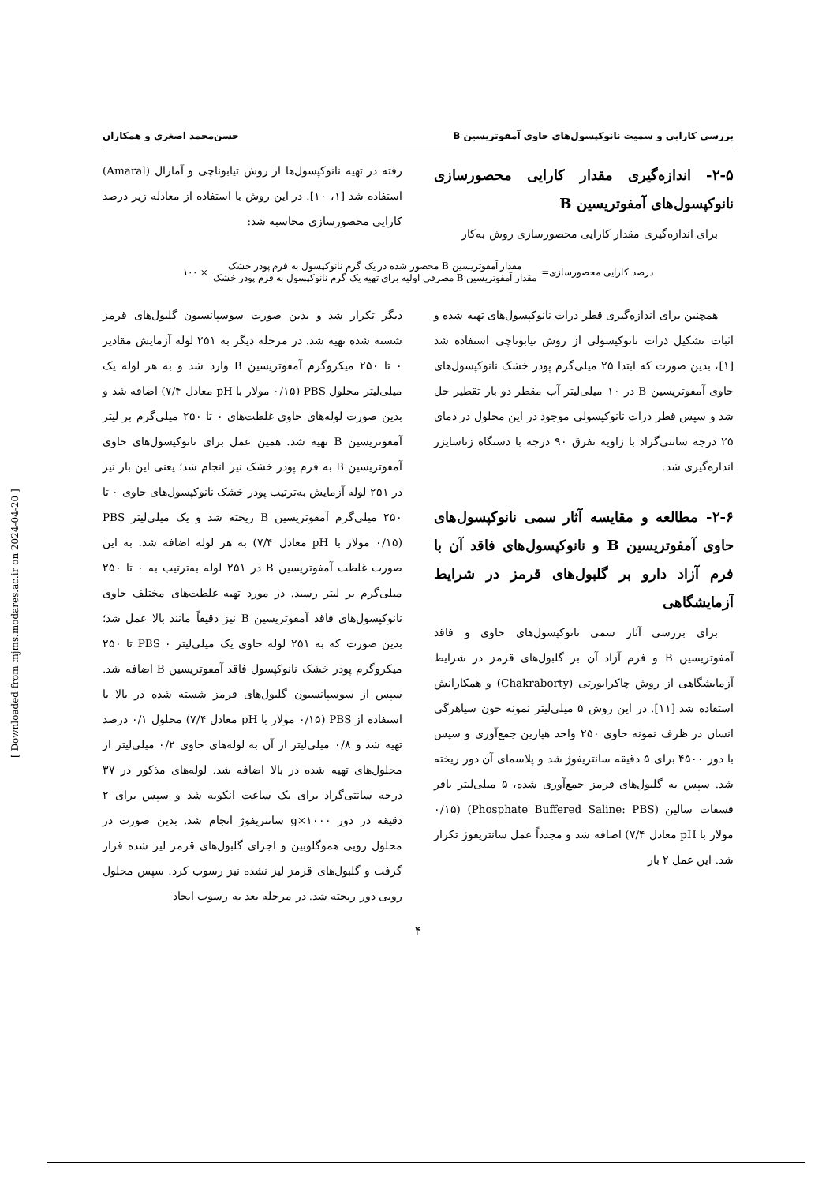بررسی کارایی و سمیت نانوکپسول‌های حاوی آمفوتریسین B حسن‌محمد اصغری و همکاران
۲-۵- اندازه‌گیری مقدار کارایی محصورسازی نانوکپسول‌های آمفوتریسین B
برای اندازه‌گیری مقدار کارایی محصورسازی روش به‌کار
رفته در تهیه نانوکپسول‌ها از روش تیابوناچی و آمارال (Amaral) استفاده شد [۱، ۱۰]. در این روش با استفاده از معادله زیر درصد کارایی محصورسازی محاسبه شد:
درصد کارایی محصورسازی=
مقدار آمفوتریسین B محصور شده در یک گرم نانوکپسول به فرم پودر خشک
مقدار آمفوتریسین B مصرفی اولیه برای تهیه یک گرم نانوکپسول به فرم پودر خشک
× ۱۰۰
همچنین برای اندازه‌گیری قطر ذرات نانوکپسول‌های تهیه شده و اثبات تشکیل ذرات نانوکپسولی از روش تیابوناچی استفاده شد [۱]، بدین صورت که ابتدا ۲۵ میلی‌گرم پودر خشک نانوکپسول‌های حاوی آمفوتریسین B در ۱۰ میلی‌لیتر آب مقطر دو بار تقطیر حل شد و سپس قطر ذرات نانوکپسولی موجود در این محلول در دمای ۲۵ درجه سانتی‌گراد با زاویه تفرق ۹۰ درجه با دستگاه زتاسایزر اندازه‌گیری شد.
۲-۶- مطالعه و مقایسه آثار سمی نانوکپسول‌های حاوی آمفوتریسین B و نانوکپسول‌های فاقد آن با فرم آزاد دارو بر گلبول‌های قرمز در شرایط آزمایشگاهی
برای بررسی آثار سمی نانوکپسول‌های حاوی و فاقد آمفوتریسین B و فرم آزاد آن بر گلبول‌های قرمز در شرایط آزمایشگاهی از روش چاکرابورتی (Chakraborty) و همکارانش استفاده شد [۱۱]. در این روش ۵ میلی‌لیتر نمونه خون سیاهرگی انسان در ظرف نمونه حاوی ۲۵۰ واحد هپارین جمع‌آوری و سپس با دور ۴۵۰۰ برای ۵ دقیقه سانتریفوژ شد و پلاسمای آن دور ریخته شد. سپس به گلبول‌های قرمز جمع‌آوری شده، ۵ میلی‌لیتر بافر فسفات سالین (Phosphate Buffered Saline: PBS) (۰/۱۵ مولار با pH معادل ۷/۴) اضافه شد و مجدداً عمل سانتریفوژ تکرار شد. این عمل ۲ بار
دیگر تکرار شد و بدین صورت سوسپانسیون گلبول‌های قرمز شسته شده تهیه شد. در مرحله دیگر به ۲۵۱ لوله آزمایش مقادیر ۰ تا ۲۵۰ میکروگرم آمفوتریسین B وارد شد و به هر لوله یک میلی‌لیتر محلول PBS (۰/۱۵ مولار با pH معادل ۷/۴) اضافه شد و بدین صورت لوله‌های حاوی غلظت‌های ۰ تا ۲۵۰ میلی‌گرم بر لیتر آمفوتریسین B تهیه شد. همین عمل برای نانوکپسول‌های حاوی آمفوتریسین B به فرم پودر خشک نیز انجام شد؛ یعنی این بار نیز در ۲۵۱ لوله آزمایش به‌ترتیب پودر خشک نانوکپسول‌های حاوی ۰ تا ۲۵۰ میلی‌گرم آمفوتریسین B ریخته شد و یک میلی‌لیتر PBS (۰/۱۵ مولار با pH معادل ۷/۴) به هر لوله اضافه شد. به این صورت غلظت آمفوتریسین B در ۲۵۱ لوله به‌ترتیب به ۰ تا ۲۵۰ میلی‌گرم بر لیتر رسید. در مورد تهیه غلظت‌های مختلف حاوی نانوکپسول‌های فاقد آمفوتریسین B نیز دقیقاً مانند بالا عمل شد؛ بدین صورت که به ۲۵۱ لوله حاوی یک میلی‌لیتر PBS ۰ تا ۲۵۰ میکروگرم پودر خشک نانوکپسول فاقد آمفوتریسین B اضافه شد. سپس از سوسپانسیون گلبول‌های قرمز شسته شده در بالا با استفاده از PBS (۰/۱۵ مولار با pH معادل ۷/۴) محلول ۰/۱ درصد تهیه شد و ۰/۸ میلی‌لیتر از آن به لوله‌های حاوی ۰/۲ میلی‌لیتر از محلول‌های تهیه شده در بالا اضافه شد. لوله‌های مذکور در ۳۷ درجه سانتی‌گراد برای یک ساعت انکوبه شد و سپس برای ۲ دقیقه در دور ۱۰۰۰×g سانتریفوژ انجام شد. بدین صورت در محلول رویی هموگلوبین و اجزای گلبول‌های قرمز لیز شده قرار گرفت و گلبول‌های قرمز لیز نشده نیز رسوب کرد. سپس محلول رویی دور ریخته شد. در مرحله بعد به رسوب ایجاد
۴
[ Downloaded from mjms.modares.ac.ir on 2024-04-20 ]